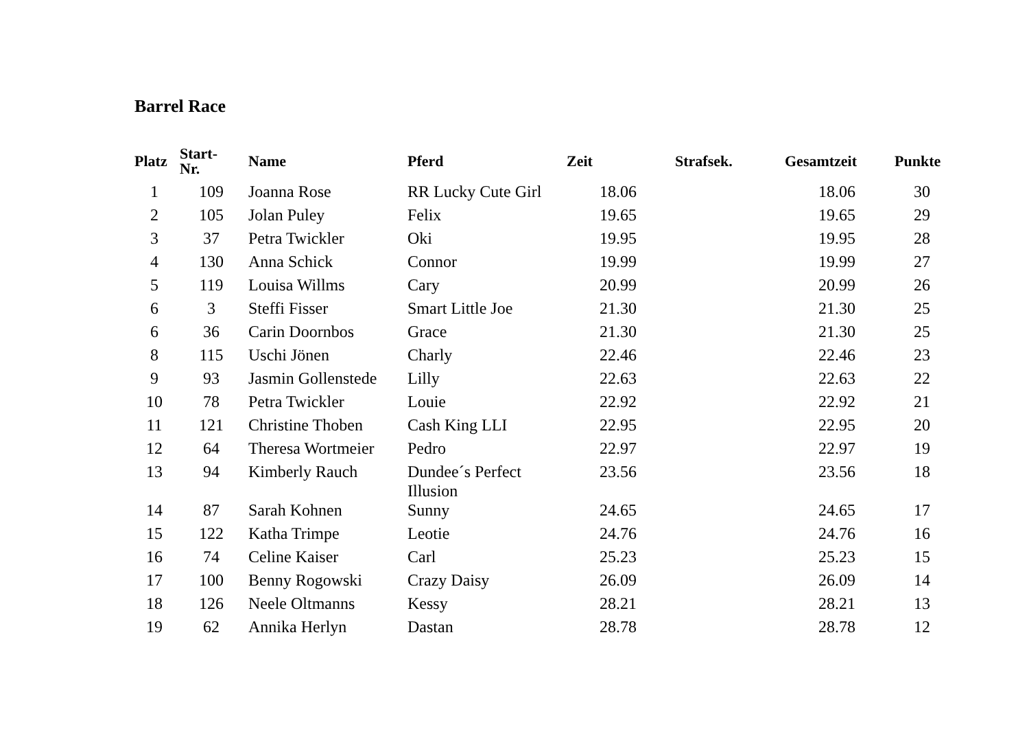Barrel Race
| Platz | Start- Nr. | Name | Pferd | Zeit | Strafsek. | Gesamtzeit | Punkte |
| --- | --- | --- | --- | --- | --- | --- | --- |
| 1 | 109 | Joanna Rose | RR Lucky Cute Girl | 18.06 | | 18.06 | 30 |
| 2 | 105 | Jolan Puley | Felix | 19.65 | | 19.65 | 29 |
| 3 | 37 | Petra Twickler | Oki | 19.95 | | 19.95 | 28 |
| 4 | 130 | Anna Schick | Connor | 19.99 | | 19.99 | 27 |
| 5 | 119 | Louisa Willms | Cary | 20.99 | | 20.99 | 26 |
| 6 | 3 | Steffi Fisser | Smart Little Joe | 21.30 | | 21.30 | 25 |
| 6 | 36 | Carin Doornbos | Grace | 21.30 | | 21.30 | 25 |
| 8 | 115 | Uschi Jönen | Charly | 22.46 | | 22.46 | 23 |
| 9 | 93 | Jasmin Gollenstede | Lilly | 22.63 | | 22.63 | 22 |
| 10 | 78 | Petra Twickler | Louie | 22.92 | | 22.92 | 21 |
| 11 | 121 | Christine Thoben | Cash King LLI | 22.95 | | 22.95 | 20 |
| 12 | 64 | Theresa Wortmeier | Pedro | 22.97 | | 22.97 | 19 |
| 13 | 94 | Kimberly Rauch | Dundee´s Perfect Illusion | 23.56 | | 23.56 | 18 |
| 14 | 87 | Sarah Kohnen | Sunny | 24.65 | | 24.65 | 17 |
| 15 | 122 | Katha Trimpe | Leotie | 24.76 | | 24.76 | 16 |
| 16 | 74 | Celine Kaiser | Carl | 25.23 | | 25.23 | 15 |
| 17 | 100 | Benny Rogowski | Crazy Daisy | 26.09 | | 26.09 | 14 |
| 18 | 126 | Neele Oltmanns | Kessy | 28.21 | | 28.21 | 13 |
| 19 | 62 | Annika Herlyn | Dastan | 28.78 | | 28.78 | 12 |